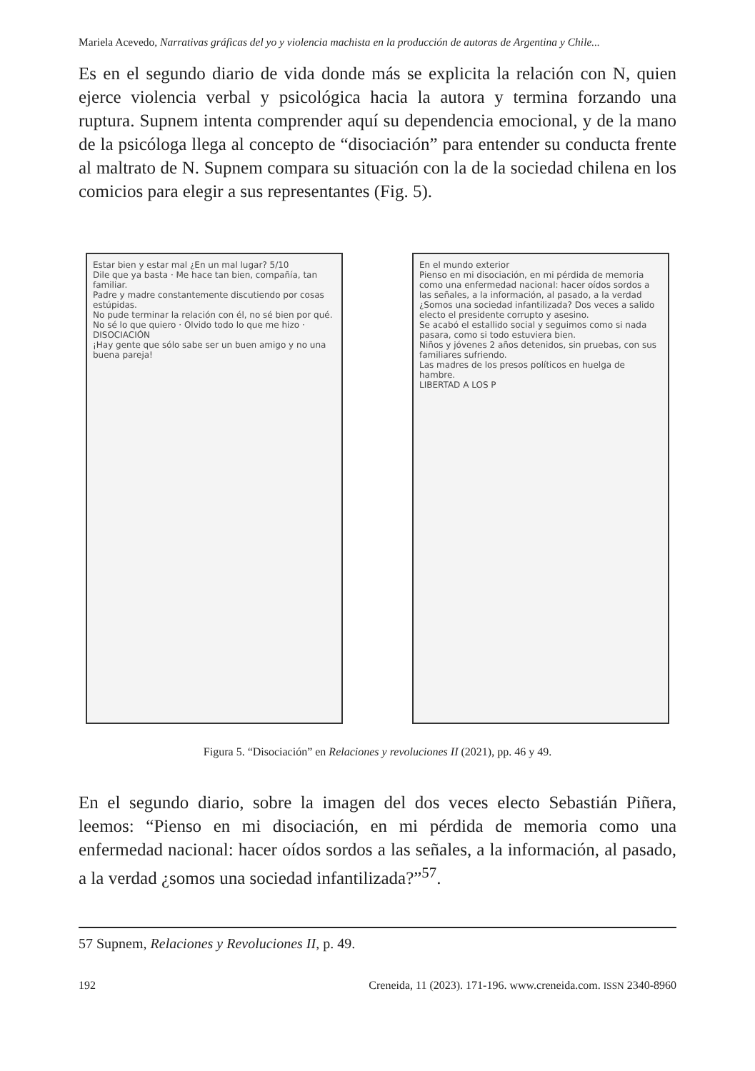Mariela Acevedo, Narrativas gráficas del yo y violencia machista en la producción de autoras de Argentina y Chile...
Es en el segundo diario de vida donde más se explicita la relación con N, quien ejerce violencia verbal y psicológica hacia la autora y termina forzando una ruptura. Supnem intenta comprender aquí su dependencia emocional, y de la mano de la psicóloga llega al concepto de “disociación” para entender su conducta frente al maltrato de N. Supnem compara su situación con la de la sociedad chilena en los comicios para elegir a sus representantes (Fig. 5).
Estar bien y estar mal ¿En un mal lugar? 5/10
Dile que ya basta · Me hace tan bien, compañía, tan familiar.
Padre y madre constantemente discutiendo por cosas estúpidas.
No pude terminar la relación con él, no sé bien por qué.
No sé lo que quiero · Olvido todo lo que me hizo · DISOCIACIÓN
¡Hay gente que sólo sabe ser un buen amigo y no una buena pareja!
En el mundo exterior
Pienso en mi disociación, en mi pérdida de memoria como una enfermedad nacional: hacer oídos sordos a las señales, a la información, al pasado, a la verdad ¿Somos una sociedad infantilizada? Dos veces a salido electo el presidente corrupto y asesino.
Se acabó el estallido social y seguimos como si nada pasara, como si todo estuviera bien.
Niños y jóvenes 2 años detenidos, sin pruebas, con sus familiares sufriendo.
Las madres de los presos políticos en huelga de hambre.
LIBERTAD A LOS P
Figura 5. “Disociación” en Relaciones y revoluciones II (2021), pp. 46 y 49.
En el segundo diario, sobre la imagen del dos veces electo Sebastián Piñera, leemos: “Pienso en mi disociación, en mi pérdida de memoria como una enfermedad nacional: hacer oídos sordos a las señales, a la información, al pasado, a la verdad ¿somos una sociedad infantilizada?”<sup>57</sup>.
57 Supnem, Relaciones y Revoluciones II, p. 49.
192 Creneida, 11 (2023). 171-196. www.creneida.com. ISSN 2340-8960